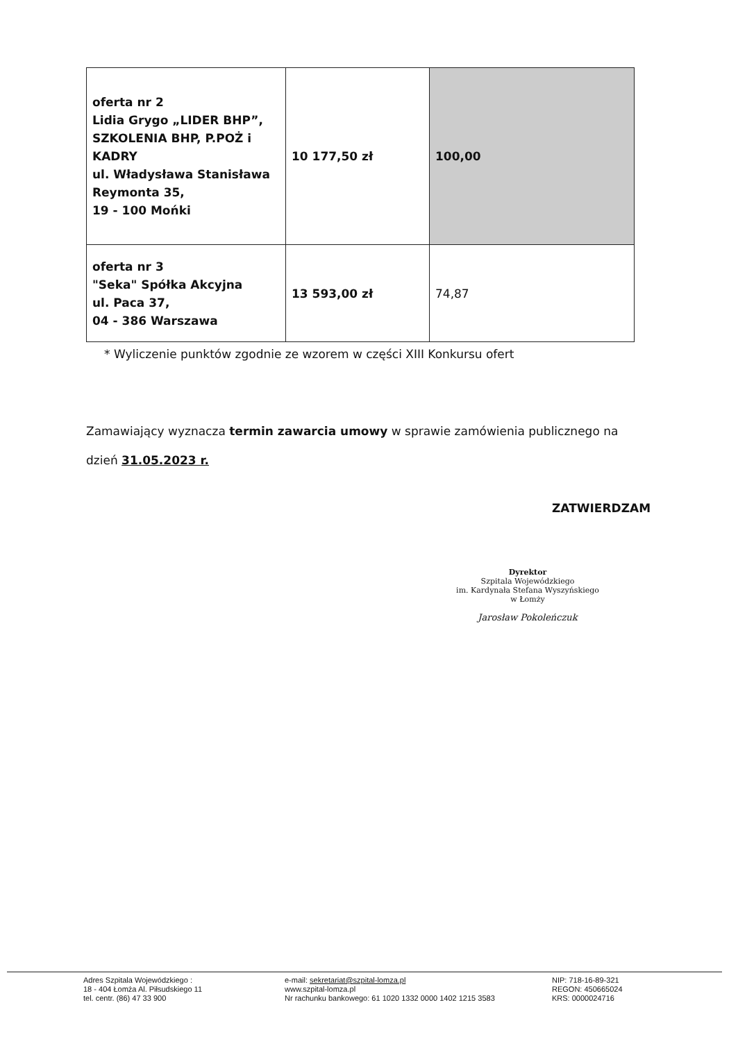| oferta nr 2 Lidia Grygo „LIDER BHP”, SZKOLENIA BHP, P.POŻ i KADRY ul. Władysława Stanisława Reymonta 35, 19 - 100 Mońki | 10 177,50 zł | 100,00 |
| oferta nr 3 "Seka" Spółka Akcyjna ul. Paca 37, 04 - 386 Warszawa | 13 593,00 zł | 74,87 |
* Wyliczenie punktów zgodnie ze wzorem w części XIII Konkursu ofert
Zamawiający wyznacza termin zawarcia umowy w sprawie zamówienia publicznego na
dzień 31.05.2023 r.
ZATWIERDZAM
Dyrektor
Szpitala Wojewódzkiego
im. Kardynała Stefana Wyszyńskiego
w Łomży
Jarosław Pokoleńczuk
Adres Szpitala Wojewódzkiego :
18 - 404 Łomża Al. Piłsudskiego 11
tel. centr. (86) 47 33 900
e-mail: sekretariat@szpital-lomza.pl
www.szpital-lomza.pl
Nr rachunku bankowego: 61 1020 1332 0000 1402 1215 3583
NIP: 718-16-89-321
REGON: 450665024
KRS: 0000024716